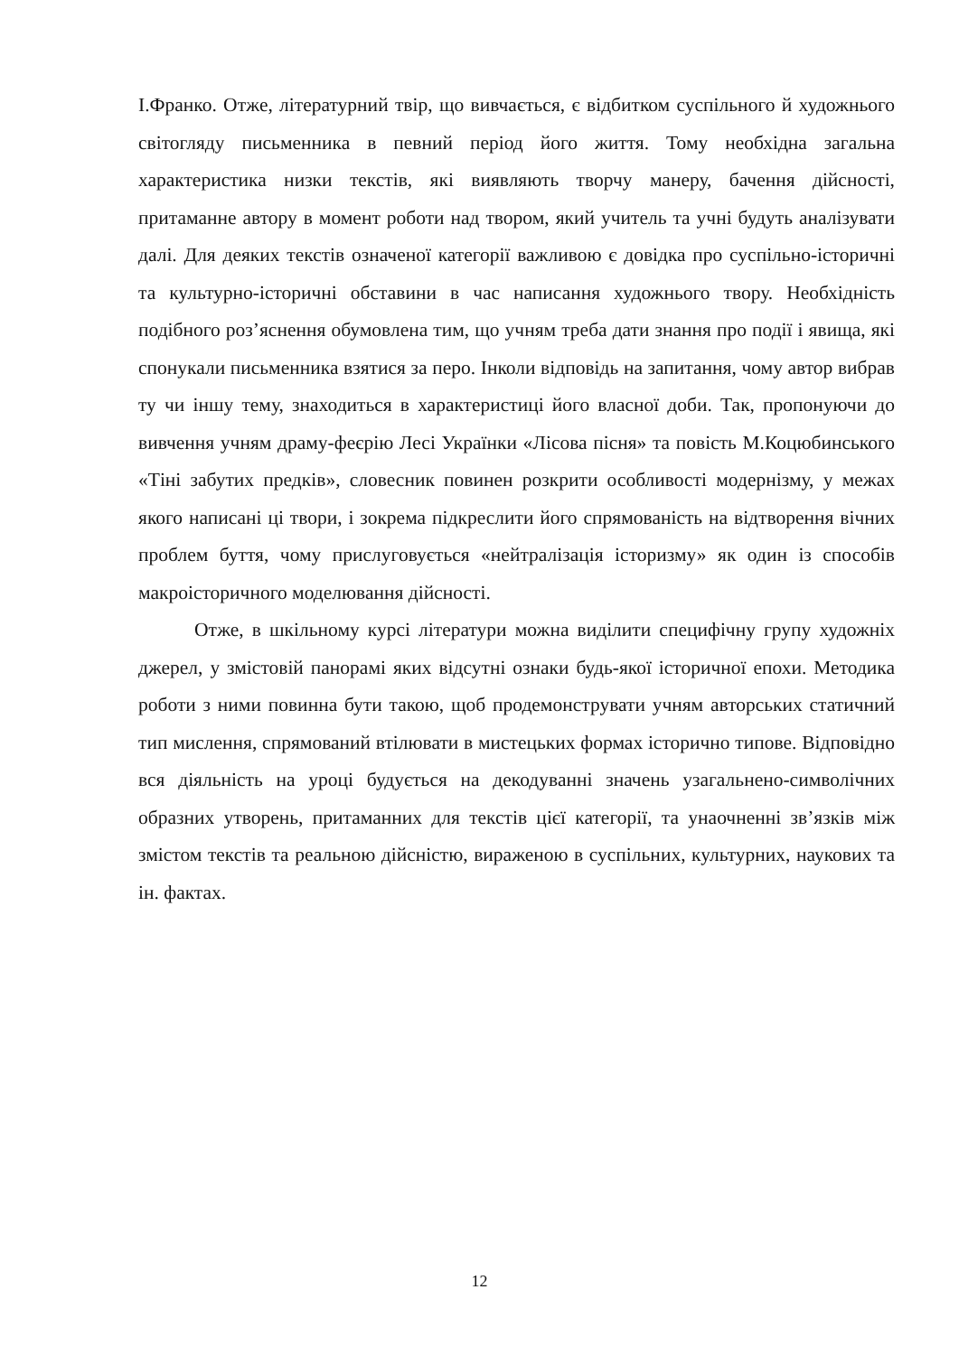І.Франко. Отже, літературний твір, що вивчається, є відбитком суспільного й художнього світогляду письменника в певний період його життя. Тому необхідна загальна характеристика низки текстів, які виявляють творчу манеру, бачення дійсності, притаманне автору в момент роботи над твором, який учитель та учні будуть аналізувати далі. Для деяких текстів означеної категорії важливою є довідка про суспільно-історичні та культурно-історичні обставини в час написання художнього твору. Необхідність подібного роз’яснення обумовлена тим, що учням треба дати знання про події і явища, які спонукали письменника взятися за перо. Інколи відповідь на запитання, чому автор вибрав ту чи іншу тему, знаходиться в характеристиці його власної доби. Так, пропонуючи до вивчення учням драму-феєрію Лесі Українки «Лісова пісня» та повість М.Коцюбинського «Тіні забутих предків», словесник повинен розкрити особливості модернізму, у межах якого написані ці твори, і зокрема підкреслити його спрямованість на відтворення вічних проблем буття, чому прислуговується «нейтралізація історизму» як один із способів макроісторичного моделювання дійсності.
Отже, в шкільному курсі літератури можна виділити специфічну групу художніх джерел, у змістовій панорамі яких відсутні ознаки будь-якої історичної епохи. Методика роботи з ними повинна бути такою, щоб продемонструвати учням авторських статичний тип мислення, спрямований втілювати в мистецьких формах історично типове. Відповідно вся діяльність на уроці будується на декодуванні значень узагальнено-символічних образних утворень, притаманних для текстів цієї категорії, та унаочненні зв’язків між змістом текстів та реальною дійсністю, вираженою в суспільних, культурних, наукових та ін. фактах.
12